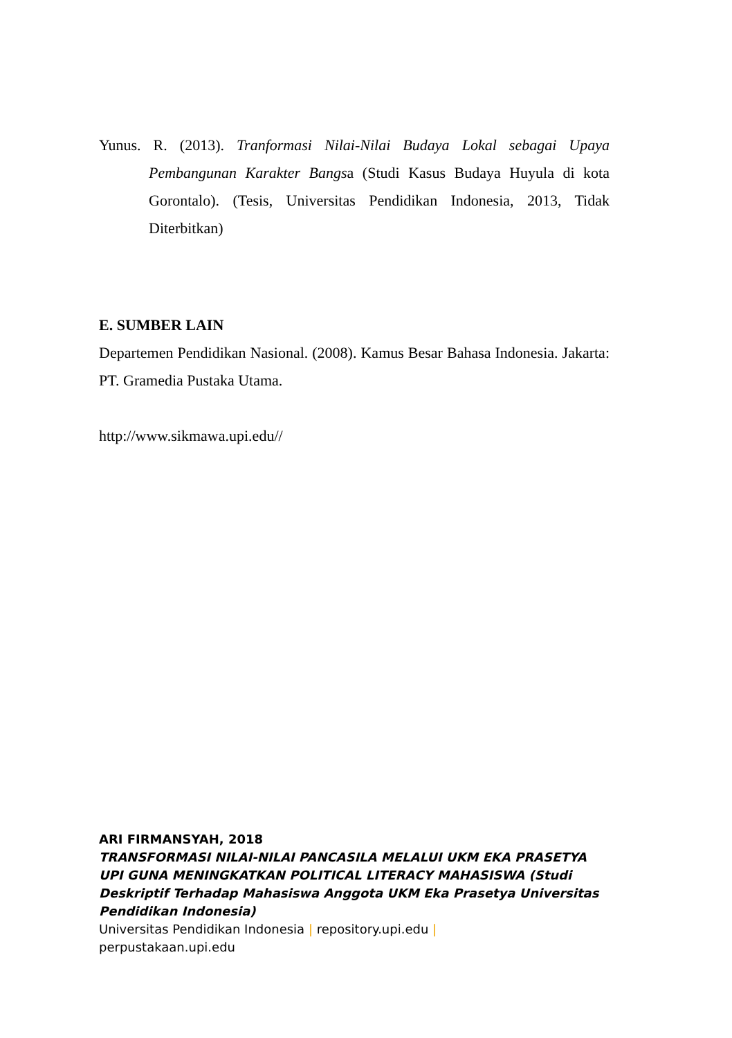Yunus. R. (2013). Tranformasi Nilai-Nilai Budaya Lokal sebagai Upaya Pembangunan Karakter Bangsa (Studi Kasus Budaya Huyula di kota Gorontalo). (Tesis, Universitas Pendidikan Indonesia, 2013, Tidak Diterbitkan)
E. SUMBER LAIN
Departemen Pendidikan Nasional. (2008). Kamus Besar Bahasa Indonesia. Jakarta: PT. Gramedia Pustaka Utama.
http://www.sikmawa.upi.edu//
ARI FIRMANSYAH, 2018
TRANSFORMASI NILAI-NILAI PANCASILA MELALUI UKM EKA PRASETYA UPI GUNA MENINGKATKAN POLITICAL LITERACY MAHASISWA (Studi Deskriptif Terhadap Mahasiswa Anggota UKM Eka Prasetya Universitas Pendidikan Indonesia)
Universitas Pendidikan Indonesia | repository.upi.edu |
perpustakaan.upi.edu